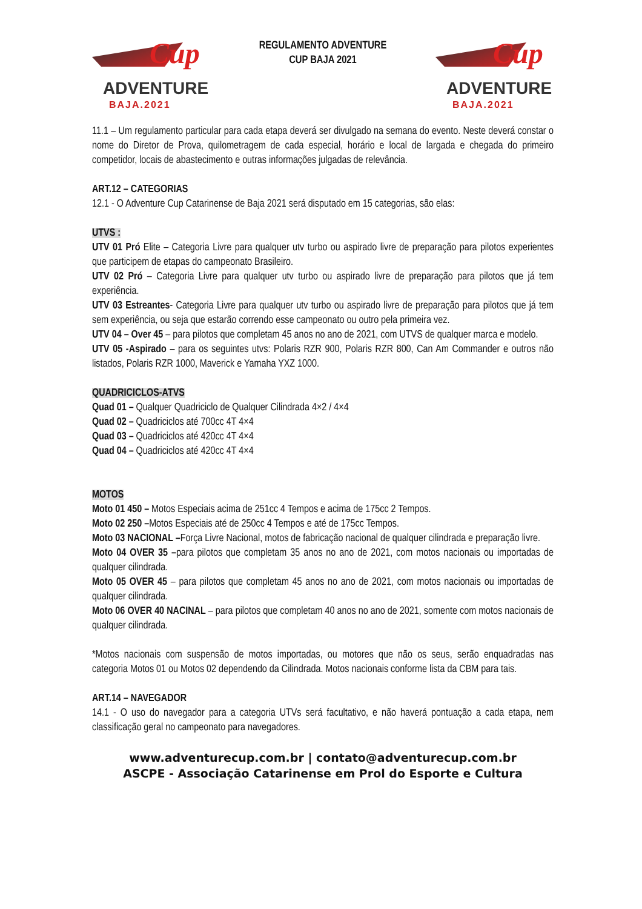Cup
ADVENTURE
BAJA.2021
REGULAMENTO ADVENTURE
CUP BAJA 2021
Cup
ADVENTURE
BAJA.2021
11.1 – Um regulamento particular para cada etapa deverá ser divulgado na semana do evento. Neste deverá constar o nome do Diretor de Prova, quilometragem de cada especial, horário e local de largada e chegada do primeiro competidor, locais de abastecimento e outras informações julgadas de relevância.
ART.12 – CATEGORIAS
12.1 - O Adventure Cup Catarinense de Baja 2021 será disputado em 15 categorias, são elas:
UTVS :
UTV 01 Pró Elite – Categoria Livre para qualquer utv turbo ou aspirado livre de preparação para pilotos experientes que participem de etapas do campeonato Brasileiro.
UTV 02 Pró – Categoria Livre para qualquer utv turbo ou aspirado livre de preparação para pilotos que já tem experiência.
UTV 03 Estreantes- Categoria Livre para qualquer utv turbo ou aspirado livre de preparação para pilotos que já tem sem experiência, ou seja que estarão correndo esse campeonato ou outro pela primeira vez.
UTV 04 – Over 45 – para pilotos que completam 45 anos no ano de 2021, com UTVS de qualquer marca e modelo.
UTV 05 -Aspirado – para os seguintes utvs: Polaris RZR 900, Polaris RZR 800, Can Am Commander e outros não listados, Polaris RZR 1000, Maverick e Yamaha YXZ 1000.
QUADRICICLOS-ATVS
Quad 01 – Qualquer Quadriciclo de Qualquer Cilindrada 4×2 / 4×4
Quad 02 – Quadriciclos até 700cc 4T 4×4
Quad 03 – Quadriciclos até 420cc 4T 4×4
Quad 04 – Quadriciclos até 420cc 4T 4×4
MOTOS
Moto 01 450 – Motos Especiais acima de 251cc 4 Tempos e acima de 175cc 2 Tempos.
Moto 02 250 –Motos Especiais até de 250cc 4 Tempos e até de 175cc Tempos.
Moto 03 NACIONAL –Força Livre Nacional, motos de fabricação nacional de qualquer cilindrada e preparação livre.
Moto 04 OVER 35 –para pilotos que completam 35 anos no ano de 2021, com motos nacionais ou importadas de qualquer cilindrada.
Moto 05 OVER 45 – para pilotos que completam 45 anos no ano de 2021, com motos nacionais ou importadas de qualquer cilindrada.
Moto 06 OVER 40 NACINAL – para pilotos que completam 40 anos no ano de 2021, somente com motos nacionais de qualquer cilindrada.
*Motos nacionais com suspensão de motos importadas, ou motores que não os seus, serão enquadradas nas categoria Motos 01 ou Motos 02 dependendo da Cilindrada. Motos nacionais conforme lista da CBM para tais.
ART.14 – NAVEGADOR
14.1 - O uso do navegador para a categoria UTVs será facultativo, e não haverá pontuação a cada etapa, nem classificação geral no campeonato para navegadores.
www.adventurecup.com.br | contato@adventurecup.com.br
ASCPE - Associação Catarinense em Prol do Esporte e Cultura